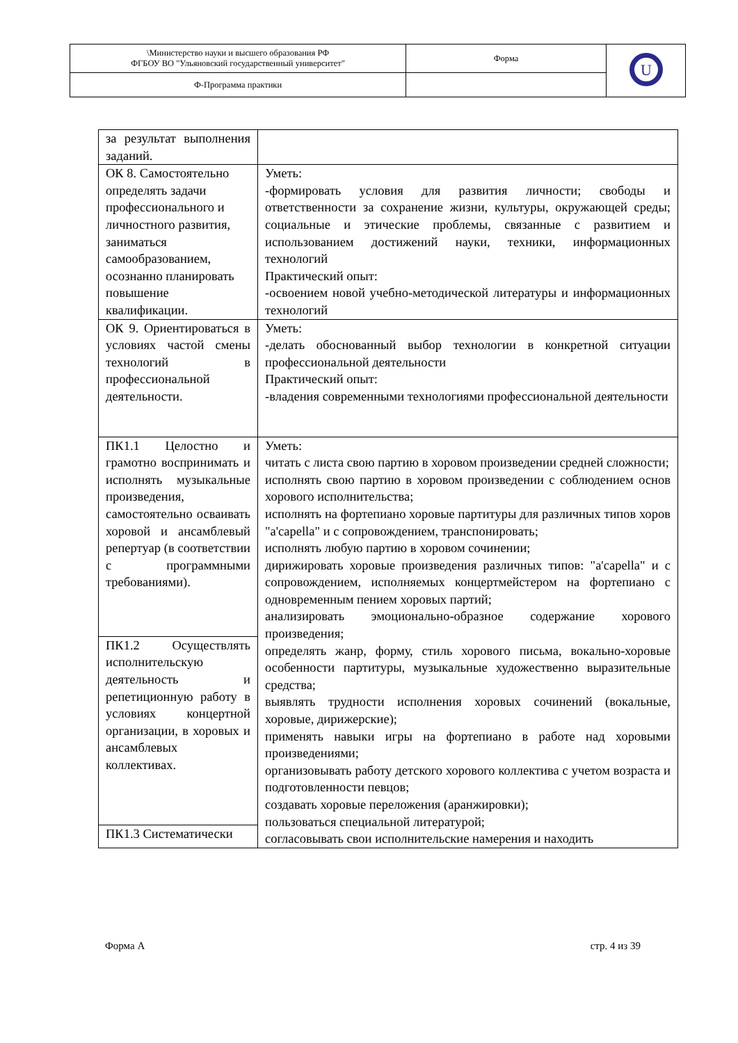| \Министерство науки и высшего образования РФ ФГБОУ ВО "Ульяновский государственный университет" | Форма | U |
| Ф-Программа практики | | |
| за результат выполнения заданий. | |
| ОК 8. Самостоятельно определять задачи профессионального и личностного развития, заниматься самообразованием, осознанно планировать повышение квалификации. | Уметь: -формировать условия для развития личности; свободы и ответственности за сохранение жизни, культуры, окружающей среды; социальные и этические проблемы, связанные с развитием и использованием достижений науки, техники, информационных технологий Практический опыт: -освоением новой учебно-методической литературы и информационных технологий |
| ОК 9. Ориентироваться в условиях частой смены технологий в профессиональной деятельности. | Уметь: -делать обоснованный выбор технологии в конкретной ситуации профессиональной деятельности Практический опыт: -владения современными технологиями профессиональной деятельности |
| ПК1.1 Целостно и грамотно воспринимать и исполнять музыкальные произведения, самостоятельно осваивать хоровой и ансамблевый репертуар (в соответствии с программными требованиями). | Уметь: читать с листа свою партию в хоровом произведении средней сложности; исполнять свою партию в хоровом произведении с соблюдением основ хорового исполнительства; исполнять на фортепиано хоровые партитуры для различных типов хоров "a'capella" и с сопровождением, транспонировать; исполнять любую партию в хоровом сочинении; дирижировать хоровые произведения различных типов: "a'capella" и с сопровождением, исполняемых концертмейстером на фортепиано с одновременным пением хоровых партий; анализировать эмоционально-образное содержание хорового произведения; определять жанр, форму, стиль хорового письма, вокально-хоровые особенности партитуры, музыкальные художественно выразительные средства; выявлять трудности исполнения хоровых сочинений (вокальные, хоровые, дирижерские); применять навыки игры на фортепиано в работе над хоровыми произведениями; организовывать работу детского хорового коллектива с учетом возраста и подготовленности певцов; создавать хоровые переложения (аранжировки); пользоваться специальной литературой; согласовывать свои исполнительские намерения и находить |
| ПК1.2 Осуществлять исполнительскую деятельность и репетиционную работу в условиях концертной организации, в хоровых и ансамблевых коллективах. | |
| ПК1.3 Систематически | |
Форма А стр. 4 из 39